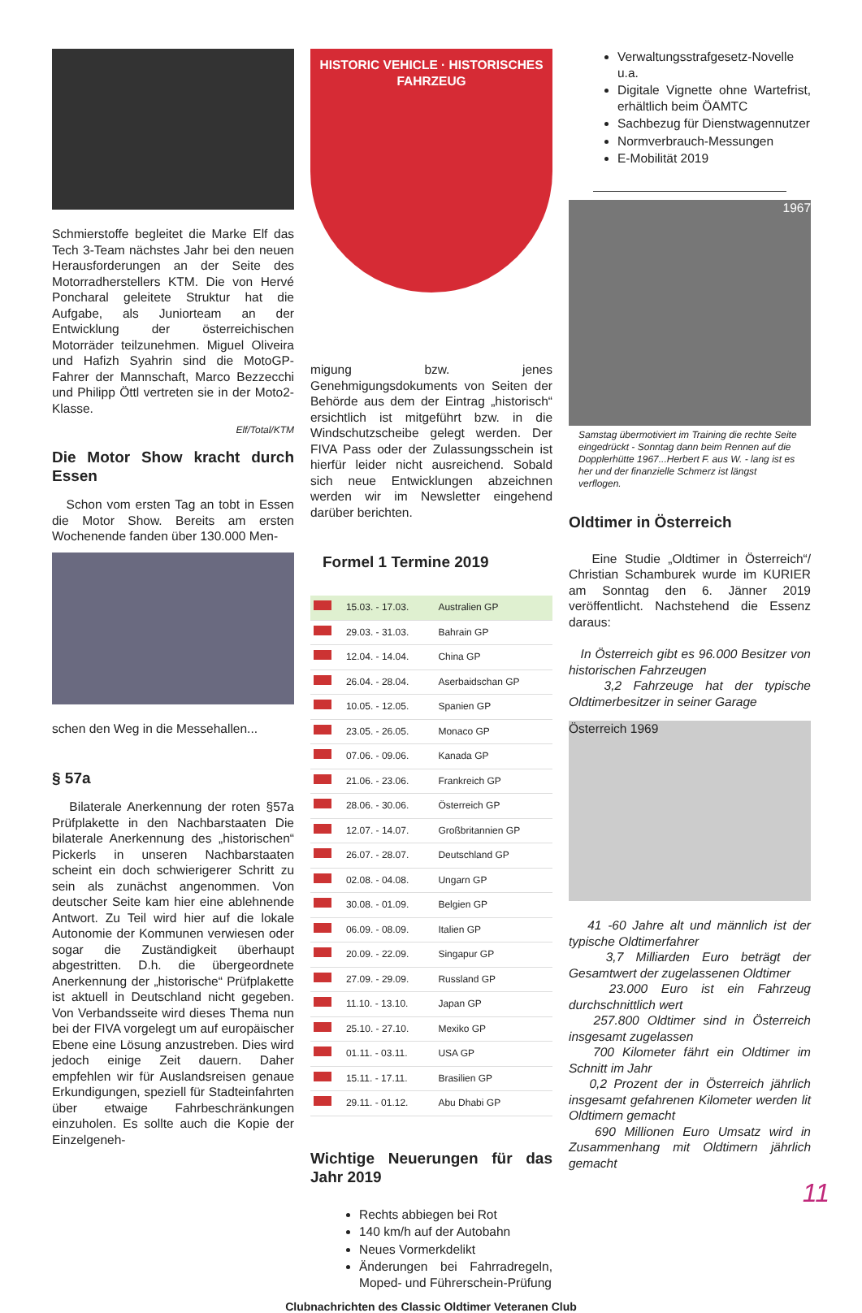Schmierstoffe begleitet die Marke Elf das Tech 3-Team nächstes Jahr bei den neuen Herausforderungen an der Seite des Motorradherstellers KTM. Die von Hervé Poncharal geleitete Struktur hat die Aufgabe, als Juniorteam an der Entwicklung der österreichischen Motorräder teilzunehmen. Miguel Oliveira und Hafizh Syahrin sind die MotoGP-Fahrer der Mannschaft, Marco Bezzecchi und Philipp Öttl vertreten sie in der Moto2-Klasse.
Elf/Total/KTM
Die Motor Show kracht durch Essen
Schon vom ersten Tag an tobt in Essen die Motor Show. Bereits am ersten Wochenende fanden über 130.000 Men-
schen den Weg in die Messehallen...
§ 57a
Bilaterale Anerkennung der roten §57a Prüfplakette in den Nachbarstaaten Die bilaterale Anerkennung des „historischen“ Pickerls in unseren Nachbarstaaten scheint ein doch schwierigerer Schritt zu sein als zunächst angenommen. Von deutscher Seite kam hier eine ablehnende Antwort. Zu Teil wird hier auf die lokale Autonomie der Kommunen verwiesen oder sogar die Zuständigkeit überhaupt abgestritten. D.h. die übergeordnete Anerkennung der „historische“ Prüfplakette ist aktuell in Deutschland nicht gegeben. Von Verbandsseite wird dieses Thema nun bei der FIVA vorgelegt um auf europäischer Ebene eine Lösung anzustreben. Dies wird jedoch einige Zeit dauern. Daher empfehlen wir für Auslandsreisen genaue Erkundigungen, speziell für Stadteinfahrten über etwaige Fahrbeschränkungen einzuholen. Es sollte auch die Kopie der Einzelgeneh-
HISTORIC VEHICLE · HISTORISCHES FAHRZEUG
migung bzw. jenes Genehmigungsdokuments von Seiten der Behörde aus dem der Eintrag „historisch“ ersichtlich ist mitgeführt bzw. in die Windschutzscheibe gelegt werden. Der FIVA Pass oder der Zulassungsschein ist hierfür leider nicht ausreichend. Sobald sich neue Entwicklungen abzeichnen werden wir im Newsletter eingehend darüber berichten.
Formel 1 Termine 2019
| | 15.03. - 17.03. | Australien GP |
| | 29.03. - 31.03. | Bahrain GP |
| | 12.04. - 14.04. | China GP |
| | 26.04. - 28.04. | Aserbaidschan GP |
| | 10.05. - 12.05. | Spanien GP |
| | 23.05. - 26.05. | Monaco GP |
| | 07.06. - 09.06. | Kanada GP |
| | 21.06. - 23.06. | Frankreich GP |
| | 28.06. - 30.06. | Österreich GP |
| | 12.07. - 14.07. | Großbritannien GP |
| | 26.07. - 28.07. | Deutschland GP |
| | 02.08. - 04.08. | Ungarn GP |
| | 30.08. - 01.09. | Belgien GP |
| | 06.09. - 08.09. | Italien GP |
| | 20.09. - 22.09. | Singapur GP |
| | 27.09. - 29.09. | Russland GP |
| | 11.10. - 13.10. | Japan GP |
| | 25.10. - 27.10. | Mexiko GP |
| | 01.11. - 03.11. | USA GP |
| | 15.11. - 17.11. | Brasilien GP |
| | 29.11. - 01.12. | Abu Dhabi GP |
Wichtige Neuerungen für das Jahr 2019
Rechts abbiegen bei Rot
140 km/h auf der Autobahn
Neues Vormerkdelikt
Änderungen bei Fahrradregeln, Moped- und Führerschein-Prüfung
Verwaltungsstrafgesetz-Novelle u.a.
Digitale Vignette ohne Wartefrist, erhältlich beim ÖAMTC
Sachbezug für Dienstwagennutzer
Normverbrauch-Messungen
E-Mobilität 2019
1967
Samstag übermotiviert im Training die rechte Seite eingedrückt - Sonntag dann beim Rennen auf die Dopplerhütte 1967...Herbert F. aus W. - lang ist es her und der finanzielle Schmerz ist längst verflogen.
Oldtimer in Österreich
Eine Studie „Oldtimer in Österreich“/ Christian Schamburek wurde im KURIER am Sonntag den 6. Jänner 2019 veröffentlicht. Nachstehend die Essenz daraus:
In Österreich gibt es 96.000 Besitzer von historischen Fahrzeugen
3,2 Fahrzeuge hat der typische Oldtimerbesitzer in seiner Garage
Österreich 1969
41 -60 Jahre alt und männlich ist der typische Oldtimerfahrer
3,7 Milliarden Euro beträgt der Gesamtwert der zugelassenen Oldtimer
23.000 Euro ist ein Fahrzeug durchschnittlich wert
257.800 Oldtimer sind in Österreich insgesamt zugelassen
700 Kilometer fährt ein Oldtimer im Schnitt im Jahr
0,2 Prozent der in Österreich jährlich insgesamt gefahrenen Kilometer werden lit Oldtimern gemacht
690 Millionen Euro Umsatz wird in Zusammenhang mit Oldtimern jährlich gemacht
Clubnachrichten des Classic Oldtimer Veteranen Club
11